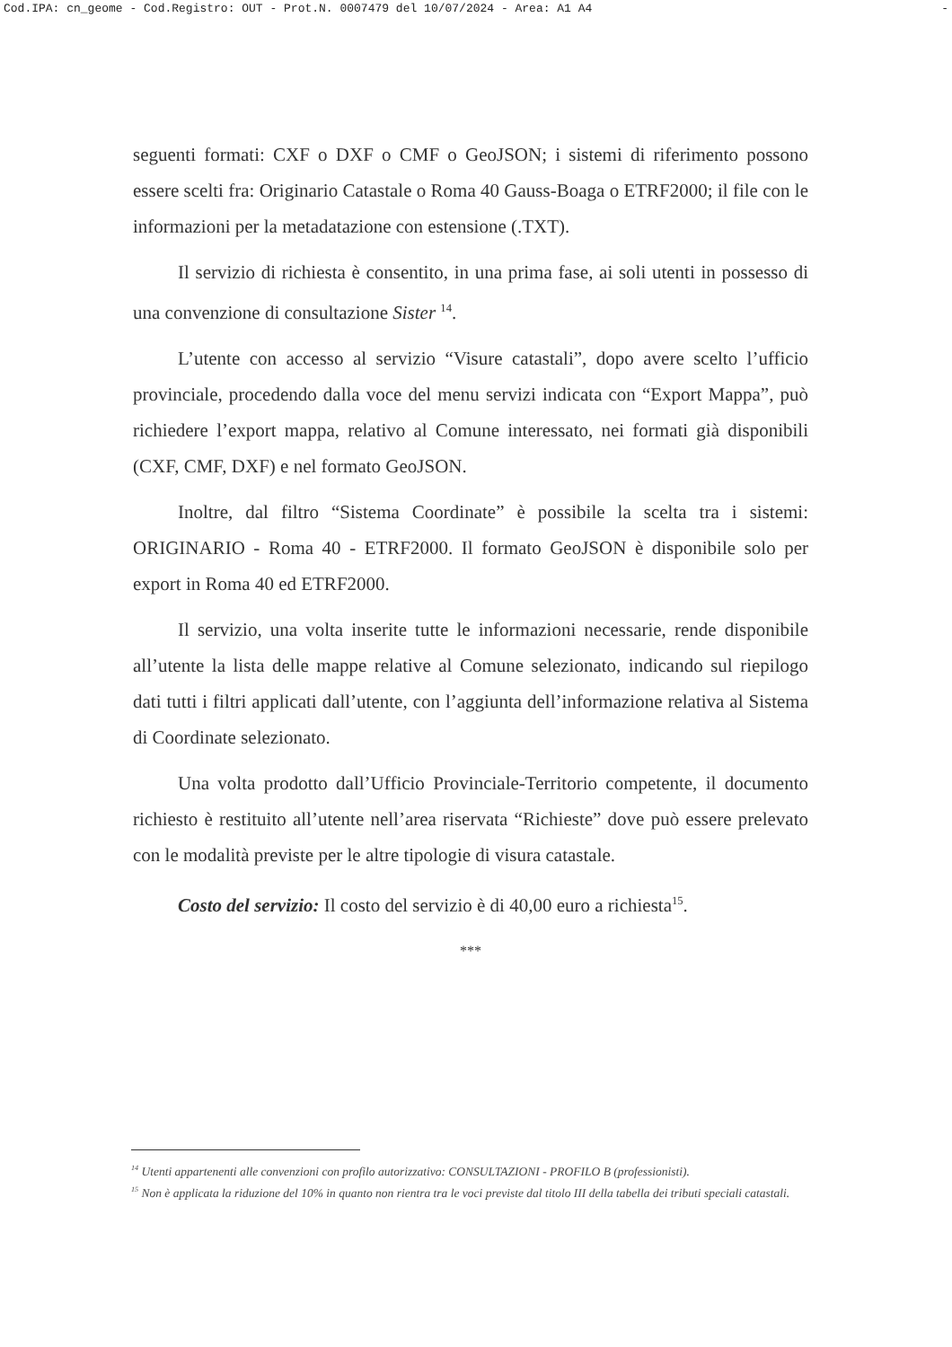Cod.IPA: cn_geome - Cod.Registro: OUT - Prot.N. 0007479 del 10/07/2024 - Area: A1 A4 -
seguenti formati: CXF o DXF o CMF o GeoJSON; i sistemi di riferimento possono essere scelti fra: Originario Catastale o Roma 40 Gauss-Boaga o ETRF2000; il file con le informazioni per la metadatazione con estensione (.TXT).
Il servizio di richiesta è consentito, in una prima fase, ai soli utenti in possesso di una convenzione di consultazione Sister <sup>14</sup>.
L’utente con accesso al servizio “Visure catastali”, dopo avere scelto l’ufficio provinciale, procedendo dalla voce del menu servizi indicata con “Export Mappa”, può richiedere l’export mappa, relativo al Comune interessato, nei formati già disponibili (CXF, CMF, DXF) e nel formato GeoJSON.
Inoltre, dal filtro “Sistema Coordinate” è possibile la scelta tra i sistemi: ORIGINARIO - Roma 40 - ETRF2000. Il formato GeoJSON è disponibile solo per export in Roma 40 ed ETRF2000.
Il servizio, una volta inserite tutte le informazioni necessarie, rende disponibile all’utente la lista delle mappe relative al Comune selezionato, indicando sul riepilogo dati tutti i filtri applicati dall’utente, con l’aggiunta dell’informazione relativa al Sistema di Coordinate selezionato.
Una volta prodotto dall’Ufficio Provinciale-Territorio competente, il documento richiesto è restituito all’utente nell’area riservata “Richieste” dove può essere prelevato con le modalità previste per le altre tipologie di visura catastale.
Costo del servizio: Il costo del servizio è di 40,00 euro a richiesta<sup>15</sup>.
***
<sup>14</sup> Utenti appartenenti alle convenzioni con profilo autorizzativo: CONSULTAZIONI - PROFILO B (professionisti).
<sup>15</sup> Non è applicata la riduzione del 10% in quanto non rientra tra le voci previste dal titolo III della tabella dei tributi speciali catastali.